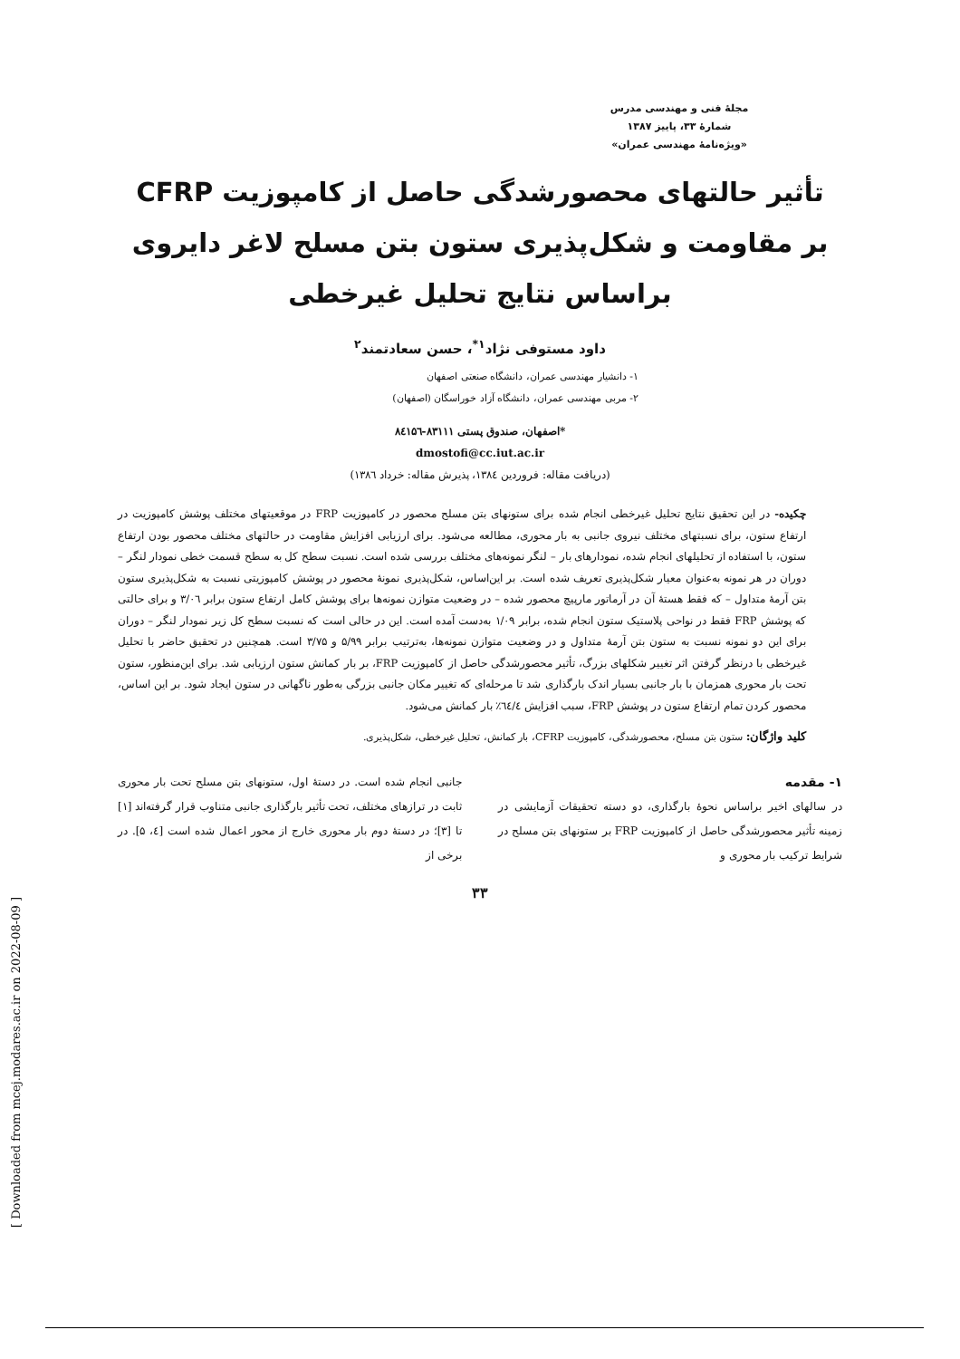[ Downloaded from mcej.modares.ac.ir on 2022-08-09 ]
مجلهٔ فنی و مهندسی مدرس
شمارهٔ ۳۳، پاییز ۱۳۸۷
«ویژه‌نامهٔ مهندسی عمران»
تأثیر حالتهای محصورشدگی حاصل از کامپوزیت CFRP
بر مقاومت و شکل‌پذیری ستون بتن مسلح لاغر دایروی
براساس نتایج تحلیل غیرخطی
داود مستوفی نژاد<sup>۱*</sup>، حسن سعادتمند<sup>۲</sup>
۱- دانشیار مهندسی عمران، دانشگاه صنعتی اصفهان
۲- مربی مهندسی عمران، دانشگاه آزاد خوراسگان (اصفهان)
*اصفهان، صندوق پستی ۸۳۱۱۱-۸٤۱۵٦
dmostofi@cc.iut.ac.ir
(دریافت مقاله: فروردین ۱۳۸٤، پذیرش مقاله: خرداد ۱۳۸٦)
چکیده- در این تحقیق نتایج تحلیل غیرخطی انجام شده برای ستونهای بتن مسلح محصور در کامپوزیت FRP در موقعیتهای مختلف پوشش کامپوزیت در ارتفاع ستون، برای نسبتهای مختلف نیروی جانبی به بار محوری، مطالعه می‌شود. برای ارزیابی افزایش مقاومت در حالتهای مختلف محصور بودن ارتفاع ستون، با استفاده از تحلیلهای انجام شده، نمودارهای بار – لنگر نمونه‌های مختلف بررسی شده است. نسبت سطح کل به سطح قسمت خطی نمودار لنگر – دوران در هر نمونه به‌عنوان معیار شکل‌پذیری تعریف شده است. بر این‌اساس، شکل‌پذیری نمونهٔ محصور در پوشش کامپوزیتی نسبت به شکل‌پذیری ستون بتن آرمهٔ متداول – که فقط هستهٔ آن در آرماتور مارپیچ محصور شده – در وضعیت متوازن نمونه‌ها برای پوشش کامل ارتفاع ستون برابر ۳/۰٦ و برای حالتی که پوشش FRP فقط در نواحی پلاستیک ستون انجام شده، برابر ۱/۰۹ به‌دست آمده است. این در حالی است که نسبت سطح کل زیر نمودار لنگر – دوران برای این دو نمونه نسبت به ستون بتن آرمهٔ متداول و در وضعیت متوازن نمونه‌ها، به‌ترتیب برابر ۵/۹۹ و ۳/۷۵ است. همچنین در تحقیق حاضر با تحلیل غیرخطی با درنظر گرفتن اثر تغییر شکلهای بزرگ، تأثیر محصورشدگی حاصل از کامپوزیت FRP، بر بار کمانش ستون ارزیابی شد. برای این‌منظور، ستون تحت بار محوری همزمان با بار جانبی بسیار اندک بارگذاری شد تا مرحله‌ای که تغییر مکان جانبی بزرگی به‌طور ناگهانی در ستون ایجاد شود. بر این اساس، محصور کردن تمام ارتفاع ستون در پوشش FRP، سبب افزایش ٦٤/٤٪ بار کمانش می‌شود.
کلید واژگان: ستون بتن مسلح، محصورشدگی، کامپوزیت CFRP، بار کمانش، تحلیل غیرخطی، شکل‌پذیری.
۱- مقدمه
در سالهای اخیر براساس نحوهٔ بارگذاری، دو دسته تحقیقات آزمایشی در زمینه تأثیر محصورشدگی حاصل از کامپوزیت FRP بر ستونهای بتن مسلح در شرایط ترکیب بار محوری و
جانبی انجام شده است. در دستهٔ اول، ستونهای بتن مسلح تحت بار محوری ثابت در ترازهای مختلف، تحت تأثیر بارگذاری جانبی متناوب قرار گرفته‌اند [۱] تا [۳]؛ در دستهٔ دوم بار محوری خارج از محور اعمال شده است [٤، ۵]. در برخی از
۳۳